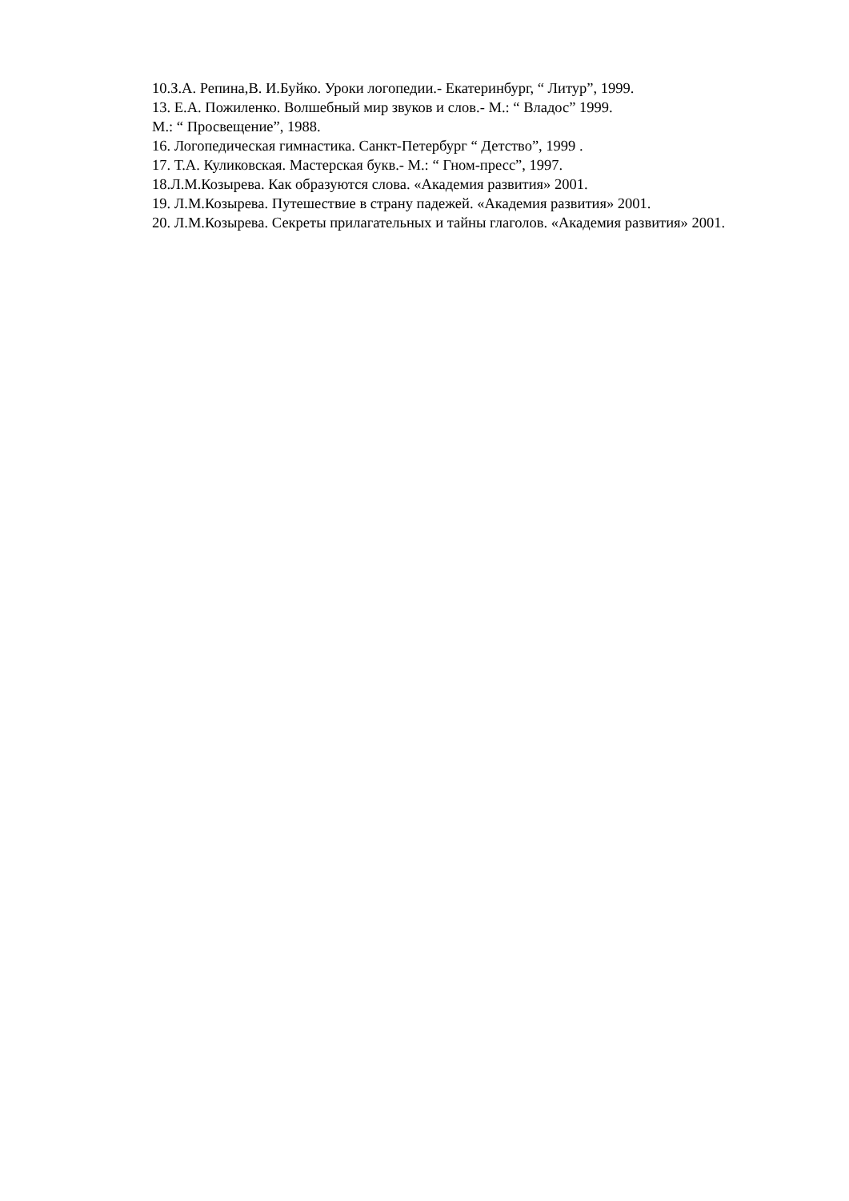10.З.А. Репина,В. И.Буйко. Уроки логопедии.- Екатеринбург, “ Литур”, 1999.
13. Е.А. Пожиленко. Волшебный мир звуков и слов.- М.: “ Владос” 1999.
М.: “ Просвещение”, 1988.
16. Логопедическая гимнастика. Санкт-Петербург “ Детство”, 1999 .
17. Т.А. Куликовская. Мастерская букв.- М.: “ Гном-пресс”, 1997.
18.Л.М.Козырева. Как образуются слова. «Академия развития» 2001.
19. Л.М.Козырева. Путешествие в страну падежей. «Академия развития» 2001.
20. Л.М.Козырева. Секреты прилагательных и тайны глаголов. «Академия развития» 2001.